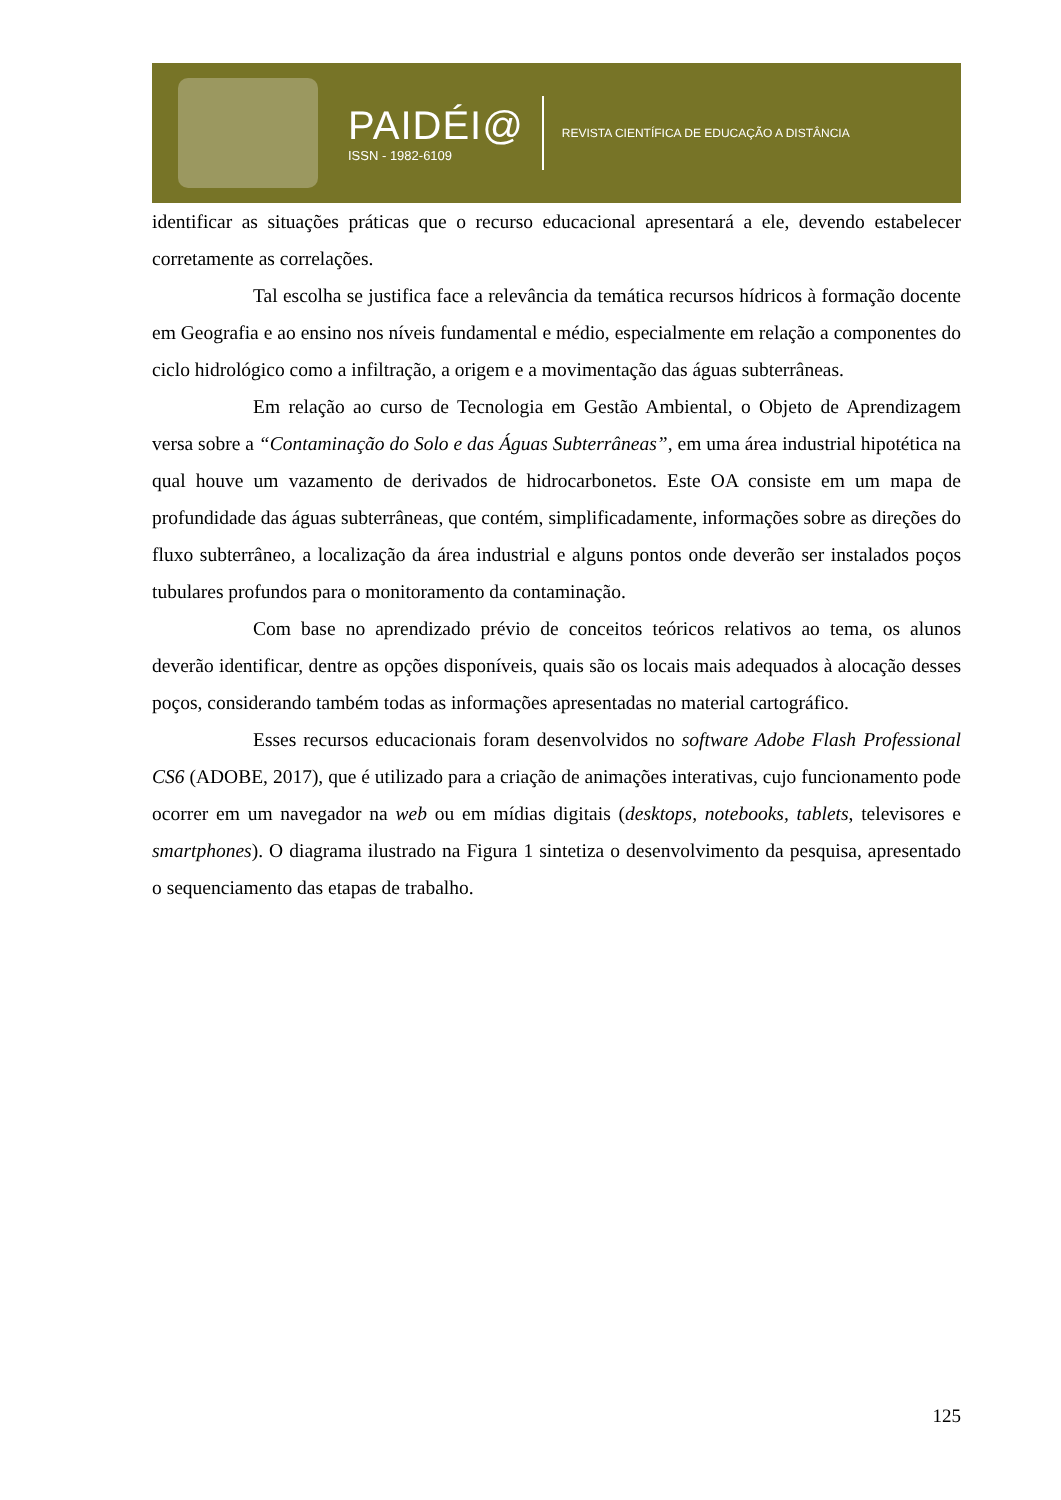PAIDÉI@
ISSN - 1982-6109
REVISTA CIENTÍFICA DE EDUCAÇÃO A DISTÂNCIA
identificar as situações práticas que o recurso educacional apresentará a ele, devendo estabelecer corretamente as correlações.
Tal escolha se justifica face a relevância da temática recursos hídricos à formação docente em Geografia e ao ensino nos níveis fundamental e médio, especialmente em relação a componentes do ciclo hidrológico como a infiltração, a origem e a movimentação das águas subterrâneas.
Em relação ao curso de Tecnologia em Gestão Ambiental, o Objeto de Aprendizagem versa sobre a “Contaminação do Solo e das Águas Subterrâneas”, em uma área industrial hipotética na qual houve um vazamento de derivados de hidrocarbonetos. Este OA consiste em um mapa de profundidade das águas subterrâneas, que contém, simplificadamente, informações sobre as direções do fluxo subterrâneo, a localização da área industrial e alguns pontos onde deverão ser instalados poços tubulares profundos para o monitoramento da contaminação.
Com base no aprendizado prévio de conceitos teóricos relativos ao tema, os alunos deverão identificar, dentre as opções disponíveis, quais são os locais mais adequados à alocação desses poços, considerando também todas as informações apresentadas no material cartográfico.
Esses recursos educacionais foram desenvolvidos no software Adobe Flash Professional CS6 (ADOBE, 2017), que é utilizado para a criação de animações interativas, cujo funcionamento pode ocorrer em um navegador na web ou em mídias digitais (desktops, notebooks, tablets, televisores e smartphones). O diagrama ilustrado na Figura 1 sintetiza o desenvolvimento da pesquisa, apresentado o sequenciamento das etapas de trabalho.
125